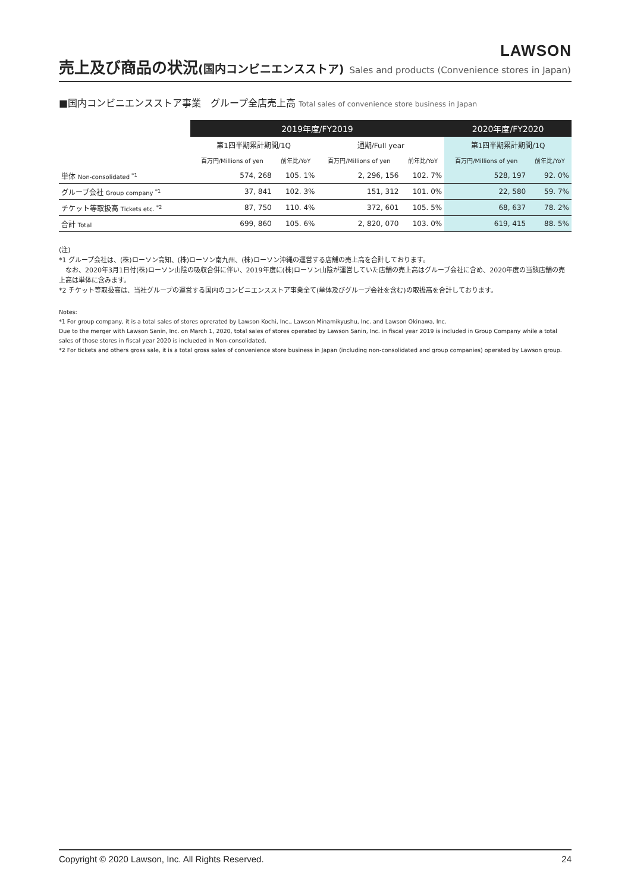LAWSON
売上及び商品の状況(国内コンビニエンスストア) Sales and products (Convenience stores in Japan)
■国内コンビニエンスストア事業　グループ全店売上高 Total sales of convenience store business in Japan
| | 2019年度/FY2019 | | | | 2020年度/FY2020 | |
| --- | --- | --- | --- | --- | --- | --- |
| | 第1四半期累計期間/1Q | | 通期/Full year | | 第1四半期累計期間/1Q | |
| | 百万円/Millions of yen | 前年比/YoY | 百万円/Millions of yen | 前年比/YoY | 百万円/Millions of yen | 前年比/YoY |
| 単体 Non-consolidated <sup>*1</sup> | 574, 268 | 105. 1% | 2, 296, 156 | 102. 7% | 528, 197 | 92. 0% |
| グループ会社 Group company <sup>*1</sup> | 37, 841 | 102. 3% | 151, 312 | 101. 0% | 22, 580 | 59. 7% |
| チケット等取扱高 Tickets etc. <sup>*2</sup> | 87, 750 | 110. 4% | 372, 601 | 105. 5% | 68, 637 | 78. 2% |
| 合計 Total | 699, 860 | 105. 6% | 2, 820, 070 | 103. 0% | 619, 415 | 88. 5% |
(注)
*1 グループ会社は、(株)ローソン高知、(株)ローソン南九州、(株)ローソン沖縄の運営する店舗の売上高を合計しております。
　なお、2020年3月1日付(株)ローソン山陰の吸収合併に伴い、2019年度に(株)ローソン山陰が運営していた店舗の売上高はグループ会社に含め、2020年度の当該店舗の売上高は単体に含みます。
*2 チケット等取扱高は、当社グループの運営する国内のコンビニエンスストア事業全て(単体及びグループ会社を含む)の取扱高を合計しております。
Notes:
*1 For group company, it is a total sales of stores oprerated by Lawson Kochi, Inc., Lawson Minamikyushu, Inc. and Lawson Okinawa, Inc.
Due to the merger with Lawson Sanin, Inc. on March 1, 2020, total sales of stores operated by Lawson Sanin, Inc. in fiscal year 2019 is included in Group Company while a total sales of those stores in fiscal year 2020 is inclueded in Non-consolidated.
*2 For tickets and others gross sale, it is a total gross sales of convenience store business in Japan (including non-consolidated and group companies) operated by Lawson group.
Copyright © 2020 Lawson, Inc. All Rights Reserved. 24